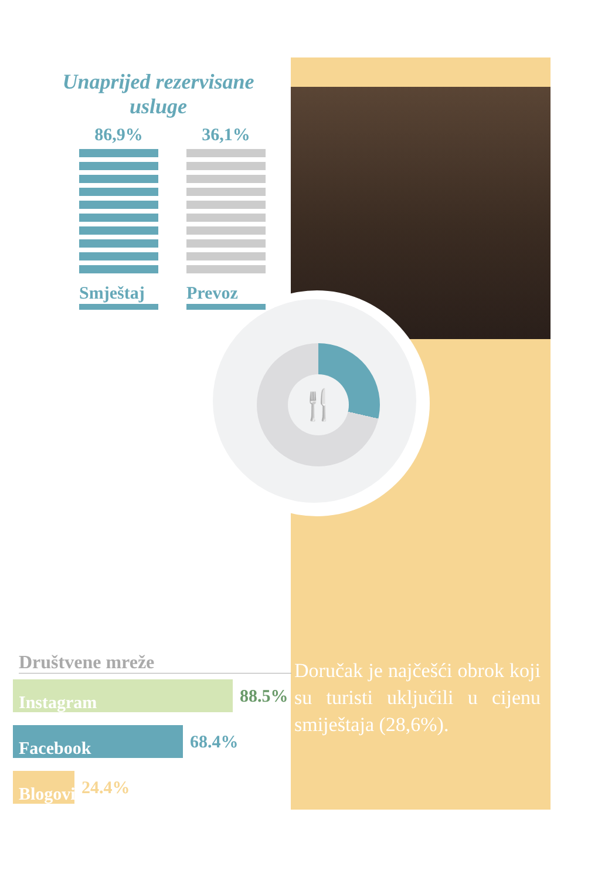🍴
Unaprijed rezervisane usluge
86,9%
Smještaj
36,1%
Prevoz
Doručak je najčešći obrok koji su turisti uključili u cijenu smiještaja (28,6%).
Društvene mreže
Instagram
88.5%
Facebook
68.4%
Blogovi
24.4%